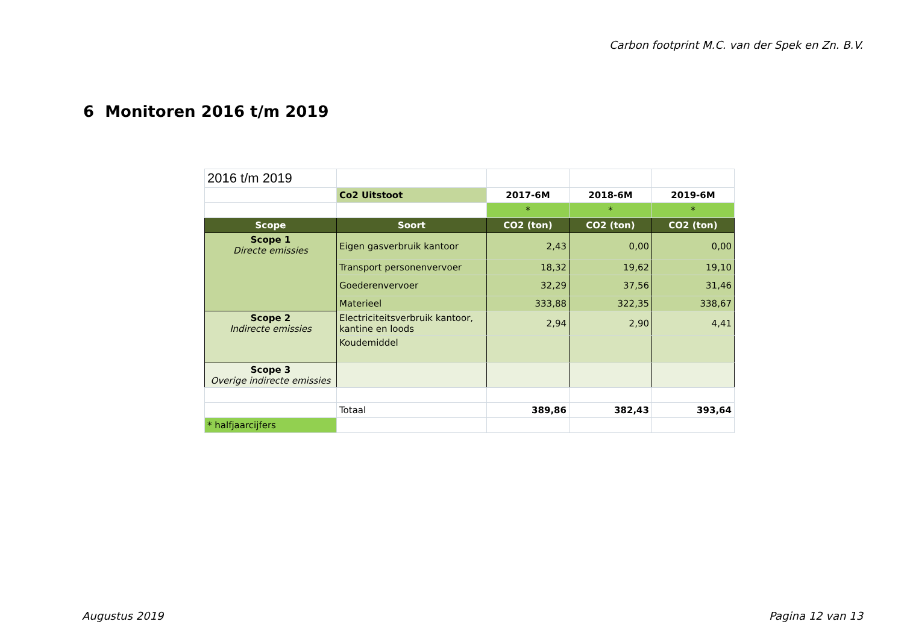Carbon footprint M.C. van der Spek en Zn. B.V.
6 Monitoren 2016 t/m 2019
| 2016 t/m 2019 | | | | |
| | Co2 Uitstoot | 2017-6M | 2018-6M | 2019-6M |
| | | * | * | * |
| Scope | Soort | CO2 (ton) | CO2 (ton) | CO2 (ton) |
| Scope 1 Directe emissies | Eigen gasverbruik kantoor | 2,43 | 0,00 | 0,00 |
| | Transport personenvervoer | 18,32 | 19,62 | 19,10 |
| | Goederenvervoer | 32,29 | 37,56 | 31,46 |
| | Materieel | 333,88 | 322,35 | 338,67 |
| Scope 2 Indirecte emissies | Electriciteitsverbruik kantoor, kantine en loods | 2,94 | 2,90 | 4,41 |
| | Koudemiddel | | | |
| Scope 3 Overige indirecte emissies | | | | |
| | Totaal | 389,86 | 382,43 | 393,64 |
| * halfjaarcijfers | | | | |
Augustus 2019 Pagina 12 van 13